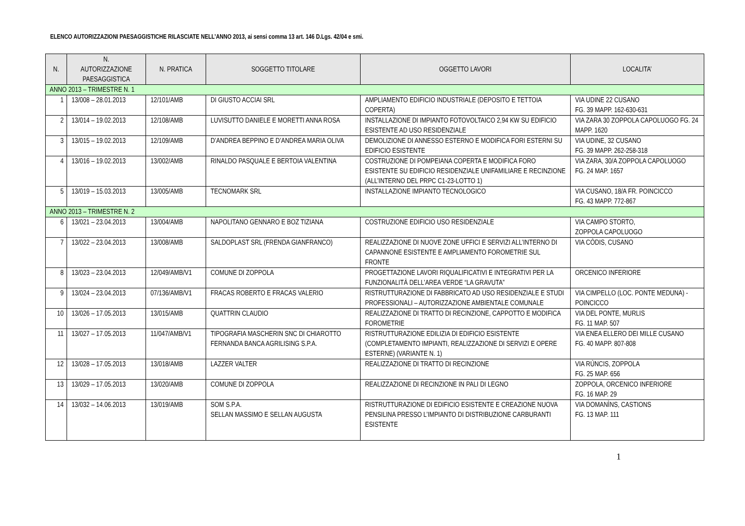ELENCO AUTORIZZAZIONI PAESAGGISTICHE RILASCIATE NELL’ANNO 2013, ai sensi comma 13 art. 146 D.Lgs. 42/04 e smi.
| N. | N. AUTORIZZAZIONE PAESAGGISTICA | N. PRATICA | SOGGETTO TITOLARE | OGGETTO LAVORI | LOCALITA’ |
| --- | --- | --- | --- | --- | --- |
| ANNO 2013 – TRIMESTRE N. 1 | | | | | |
| 1 | 13/008 – 28.01.2013 | 12/101/AMB | DI GIUSTO ACCIAI SRL | AMPLIAMENTO EDIFICIO INDUSTRIALE (DEPOSITO E TETTOIA COPERTA) | VIA UDINE 22 CUSANO FG. 39 MAPP. 162-630-631 |
| 2 | 13/014 – 19.02.2013 | 12/108/AMB | LUVISUTTO DANIELE E MORETTI ANNA ROSA | INSTALLAZIONE DI IMPIANTO FOTOVOLTAICO 2,94 KW SU EDIFICIO ESISTENTE AD USO RESIDENZIALE | VIA ZARA 30 ZOPPOLA CAPOLUOGO FG. 24 MAPP. 1620 |
| 3 | 13/015 – 19.02.2013 | 12/109/AMB | D’ANDREA BEPPINO E D’ANDREA MARIA OLIVA | DEMOLIZIONE DI ANNESSO ESTERNO E MODIFICA FORI ESTERNI SU EDIFICIO ESISTENTE | VIA UDINE, 32 CUSANO FG. 39 MAPP. 262-258-318 |
| 4 | 13/016 – 19.02.2013 | 13/002/AMB | RINALDO PASQUALE E BERTOIA VALENTINA | COSTRUZIONE DI POMPEIANA COPERTA E MODIFICA FORO ESISTENTE SU EDIFICIO RESIDENZIALE UNIFAMILIARE E RECINZIONE (ALL’INTERNO DEL PRPC C1-23-LOTTO 1) | VIA ZARA, 30/A ZOPPOLA CAPOLUOGO FG. 24 MAP. 1657 |
| 5 | 13/019 – 15.03.2013 | 13/005/AMB | TECNOMARK SRL | INSTALLAZIONE IMPIANTO TECNOLOGICO | VIA CUSANO, 18/A FR. POINCICCO FG. 43 MAPP. 772-867 |
| ANNO 2013 – TRIMESTRE N. 2 | | | | | |
| 6 | 13/021 – 23.04.2013 | 13/004/AMB | NAPOLITANO GENNARO E BOZ TIZIANA | COSTRUZIONE EDIFICIO USO RESIDENZIALE | VIA CAMPO STORTO, ZOPPOLA CAPOLUOGO |
| 7 | 13/022 – 23.04.2013 | 13/008/AMB | SALDOPLAST SRL (FRENDA GIANFRANCO) | REALIZZAZIONE DI NUOVE ZONE UFFICI E SERVIZI ALL’INTERNO DI CAPANNONE ESISTENTE E AMPLIAMENTO FOROMETRIE SUL FRONTE | VIA CÒDIS, CUSANO |
| 8 | 13/023 – 23.04.2013 | 12/049/AMB/V1 | COMUNE DI ZOPPOLA | PROGETTAZIONE LAVORI RIQUALIFICATIVI E INTEGRATIVI PER LA FUNZIONALITÀ DELL’AREA VERDE “LA GRAVUTA” | ORCENICO INFERIORE |
| 9 | 13/024 – 23.04.2013 | 07/136/AMB/V1 | FRACAS ROBERTO E FRACAS VALERIO | RISTRUTTURAZIONE DI FABBRICATO AD USO RESIDENZIALE E STUDI PROFESSIONALI – AUTORIZZAZIONE AMBIENTALE COMUNALE | VIA CIMPELLO (LOC. PONTE MEDUNA) - POINCICCO |
| 10 | 13/026 – 17.05.2013 | 13/015/AMB | QUATTRIN CLAUDIO | REALIZZAZIONE DI TRATTO DI RECINZIONE, CAPPOTTO E MODIFICA FOROMETRIE | VIA DEL PONTE, MURLIS FG. 11 MAP. 507 |
| 11 | 13/027 – 17.05.2013 | 11/047/AMB/V1 | TIPOGRAFIA MASCHERIN SNC DI CHIAROTTO FERNANDA BANCA AGRILISING S.P.A. | RISTRUTTURAZIONE EDILIZIA DI EDIFICIO ESISTENTE (COMPLETAMENTO IMPIANTI, REALIZZAZIONE DI SERVIZI E OPERE ESTERNE) (VARIANTE N. 1) | VIA ENEA ELLERO DEI MILLE CUSANO FG. 40 MAPP. 807-808 |
| 12 | 13/028 – 17.05.2013 | 13/018/AMB | LAZZER VALTER | REALIZZAZIONE DI TRATTO DI RECINZIONE | VIA RÙNCIS, ZOPPOLA FG. 25 MAP. 656 |
| 13 | 13/029 – 17.05.2013 | 13/020/AMB | COMUNE DI ZOPPOLA | REALIZZAZIONE DI RECINZIONE IN PALI DI LEGNO | ZOPPOLA, ORCENICO INFERIORE FG. 16 MAP. 29 |
| 14 | 13/032 – 14.06.2013 | 13/019/AMB | SOM S.P.A. SELLAN MASSIMO E SELLAN AUGUSTA | RISTRUTTURAZIONE DI EDIFICIO ESISTENTE E CREAZIONE NUOVA PENSILINA PRESSO L’IMPIANTO DI DISTRIBUZIONE CARBURANTI ESISTENTE | VIA DOMANÌNS, CASTIONS FG. 13 MAP. 111 |
1